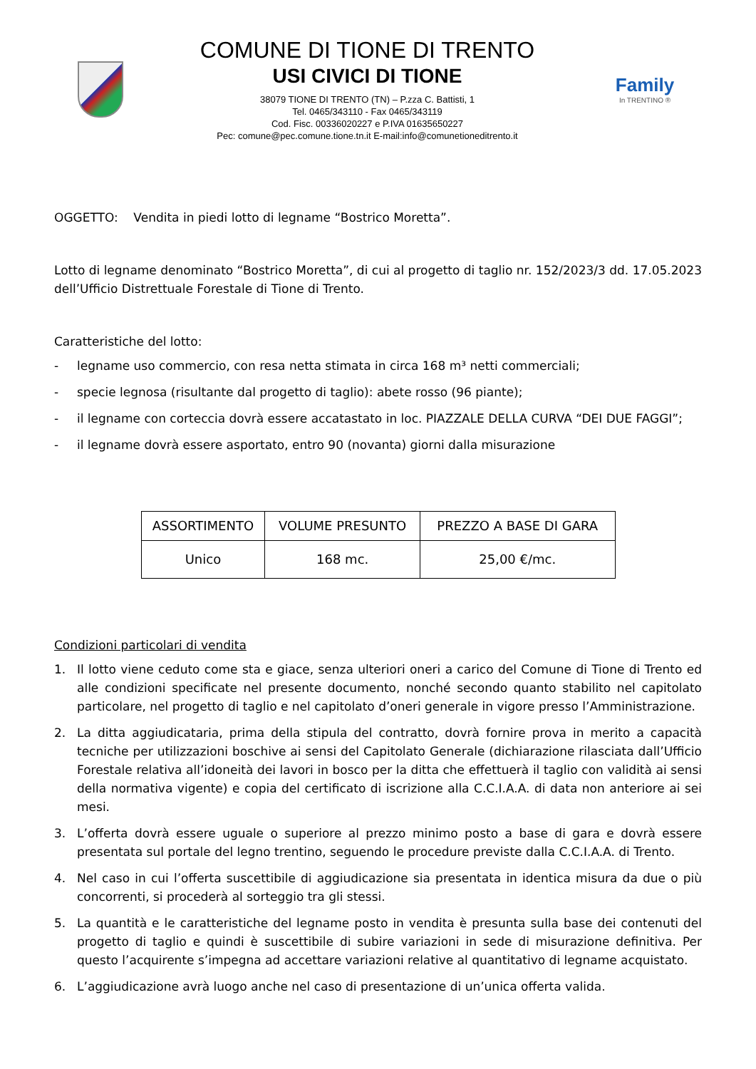COMUNE DI TIONE DI TRENTO
USI CIVICI DI TIONE
38079 TIONE DI TRENTO (TN) – P.zza C. Battisti, 1
Tel. 0465/343110 - Fax 0465/343119
Cod. Fisc. 00336020227 e P.IVA 01635650227
Pec: comune@pec.comune.tione.tn.it E-mail:info@comunetioneditrento.it
Family
In TRENTINO ®
OGGETTO: Vendita in piedi lotto di legname “Bostrico Moretta”.
Lotto di legname denominato “Bostrico Moretta”, di cui al progetto di taglio nr. 152/2023/3 dd. 17.05.2023 dell’Ufficio Distrettuale Forestale di Tione di Trento.
Caratteristiche del lotto:
- legname uso commercio, con resa netta stimata in circa 168 m³ netti commerciali;
- specie legnosa (risultante dal progetto di taglio): abete rosso (96 piante);
- il legname con corteccia dovrà essere accatastato in loc. PIAZZALE DELLA CURVA “DEI DUE FAGGI”;
- il legname dovrà essere asportato, entro 90 (novanta) giorni dalla misurazione
| ASSORTIMENTO | VOLUME PRESUNTO | PREZZO A BASE DI GARA |
| --- | --- | --- |
| Unico | 168 mc. | 25,00 €/mc. |
Condizioni particolari di vendita
1. Il lotto viene ceduto come sta e giace, senza ulteriori oneri a carico del Comune di Tione di Trento ed alle condizioni specificate nel presente documento, nonché secondo quanto stabilito nel capitolato particolare, nel progetto di taglio e nel capitolato d’oneri generale in vigore presso l’Amministrazione.
2. La ditta aggiudicataria, prima della stipula del contratto, dovrà fornire prova in merito a capacità tecniche per utilizzazioni boschive ai sensi del Capitolato Generale (dichiarazione rilasciata dall’Ufficio Forestale relativa all’idoneità dei lavori in bosco per la ditta che effettuerà il taglio con validità ai sensi della normativa vigente) e copia del certificato di iscrizione alla C.C.I.A.A. di data non anteriore ai sei mesi.
3. L’offerta dovrà essere uguale o superiore al prezzo minimo posto a base di gara e dovrà essere presentata sul portale del legno trentino, seguendo le procedure previste dalla C.C.I.A.A. di Trento.
4. Nel caso in cui l’offerta suscettibile di aggiudicazione sia presentata in identica misura da due o più concorrenti, si procederà al sorteggio tra gli stessi.
5. La quantità e le caratteristiche del legname posto in vendita è presunta sulla base dei contenuti del progetto di taglio e quindi è suscettibile di subire variazioni in sede di misurazione definitiva. Per questo l’acquirente s’impegna ad accettare variazioni relative al quantitativo di legname acquistato.
6. L’aggiudicazione avrà luogo anche nel caso di presentazione di un’unica offerta valida.